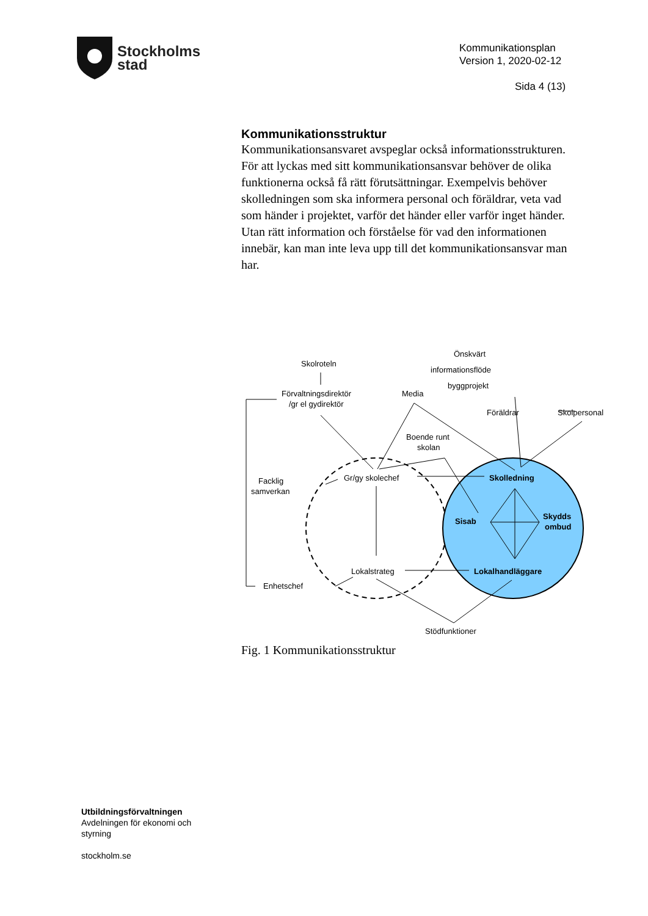Stockholms
stad
Kommunikationsplan
Version 1, 2020-02-12
Sida 4 (13)
Kommunikationsstruktur
Kommunikationsansvaret avspeglar också informationsstrukturen. För att lyckas med sitt kommunikationsansvar behöver de olika funktionerna också få rätt förutsättningar. Exempelvis behöver skolledningen som ska informera personal och föräldrar, veta vad som händer i projektet, varför det händer eller varför inget händer. Utan rätt information och förståelse för vad den informationen innebär, kan man inte leva upp till det kommunikationsansvar man har.
Skolroteln
Förvaltningsdirektör
/gr el gydirektör
Media
Önskvärt
informationsflöde
byggprojekt
Föräldrar
Skolpersonal
Boende runt
skolan
Facklig
samverkan
Gr/gy skolechef
Skolledning
Sisab
Skydds
ombud
Lokalstrateg
Lokalhandläggare
Enhetschef
Stödfunktioner
Fig. 1 Kommunikationsstruktur
Utbildningsförvaltningen
Avdelningen för ekonomi och
styrning
stockholm.se